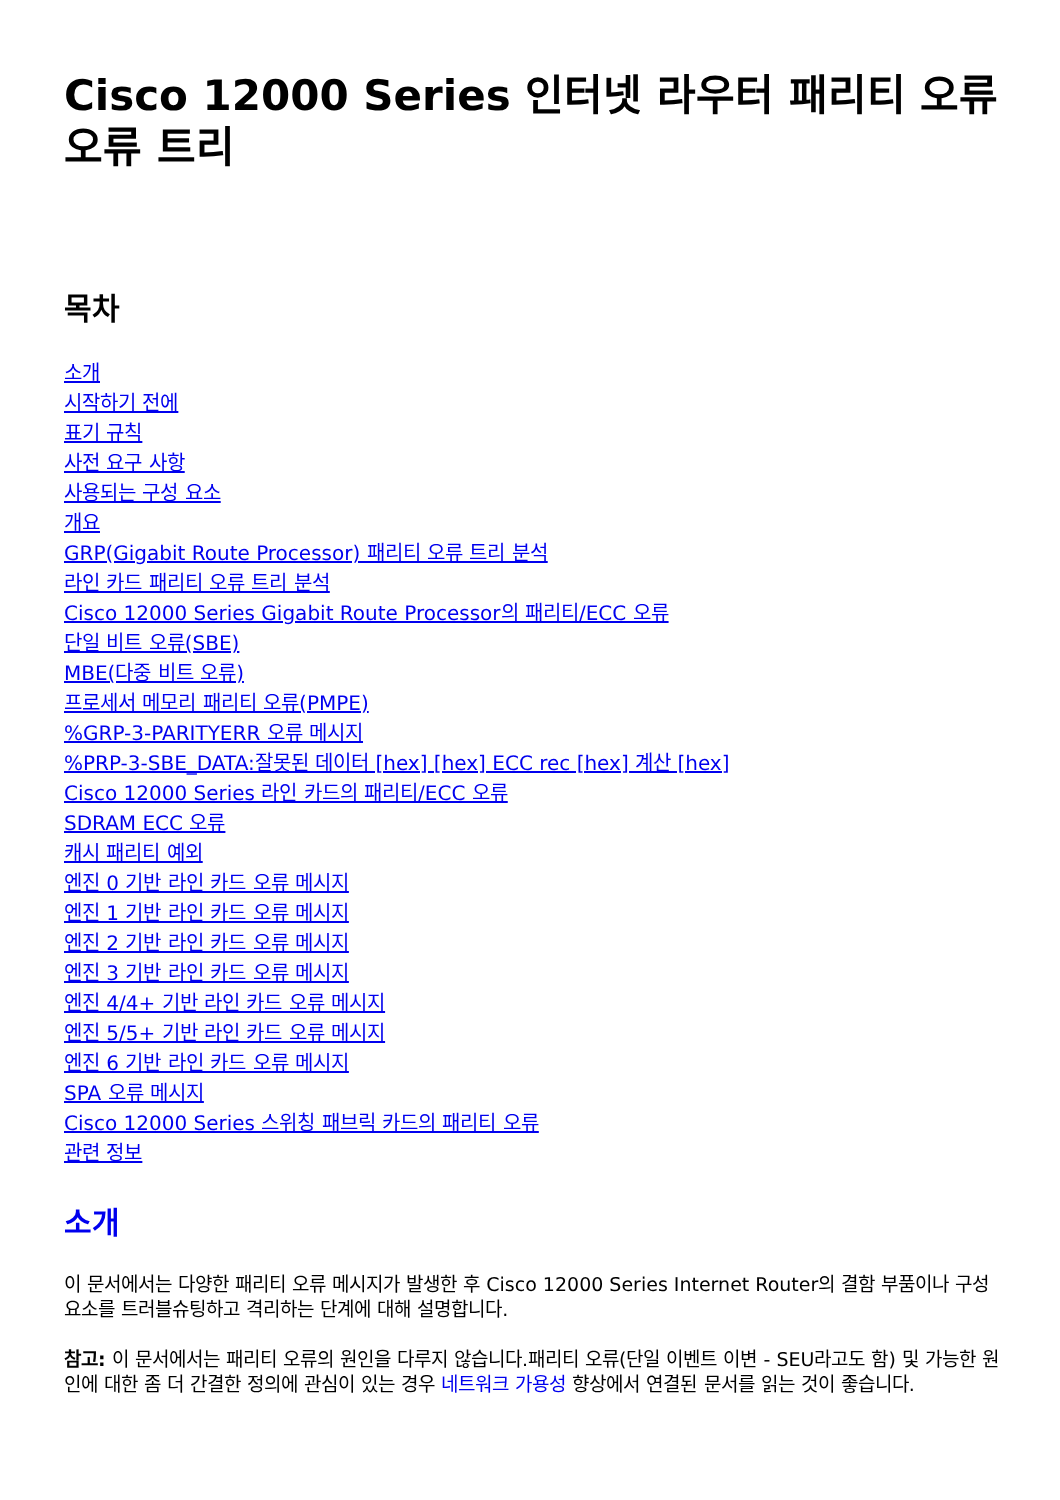Cisco 12000 Series 인터넷 라우터 패리티 오류 오류 트리
목차
소개
시작하기 전에
표기 규칙
사전 요구 사항
사용되는 구성 요소
개요
GRP(Gigabit Route Processor) 패리티 오류 트리 분석
라인 카드 패리티 오류 트리 분석
Cisco 12000 Series Gigabit Route Processor의 패리티/ECC 오류
단일 비트 오류(SBE)
MBE(다중 비트 오류)
프로세서 메모리 패리티 오류(PMPE)%GRP-3-PARITYERR 오류 메시지
%PRP-3-SBE_DATA:잘못된 데이터 [hex] [hex] ECC rec [hex] 계산 [hex]
Cisco 12000 Series 라인 카드의 패리티/ECC 오류
SDRAM ECC 오류
캐시 패리티 예외
엔진 0 기반 라인 카드 오류 메시지
엔진 1 기반 라인 카드 오류 메시지
엔진 2 기반 라인 카드 오류 메시지
엔진 3 기반 라인 카드 오류 메시지
엔진 4/4+ 기반 라인 카드 오류 메시지
엔진 5/5+ 기반 라인 카드 오류 메시지
엔진 6 기반 라인 카드 오류 메시지
SPA 오류 메시지
Cisco 12000 Series 스위칭 패브릭 카드의 패리티 오류
관련 정보
소개
이 문서에서는 다양한 패리티 오류 메시지가 발생한 후 Cisco 12000 Series Internet Router의 결함 부품이나 구성 요소를 트러블슈팅하고 격리하는 단계에 대해 설명합니다.
참고: 이 문서에서는 패리티 오류의 원인을 다루지 않습니다.패리티 오류(단일 이벤트 이변 - SEU라고도 함) 및 가능한 원인에 대한 좀 더 간결한 정의에 관심이 있는 경우 네트워크 가용성 향상에서 연결된 문서를 읽는 것이 좋습니다.